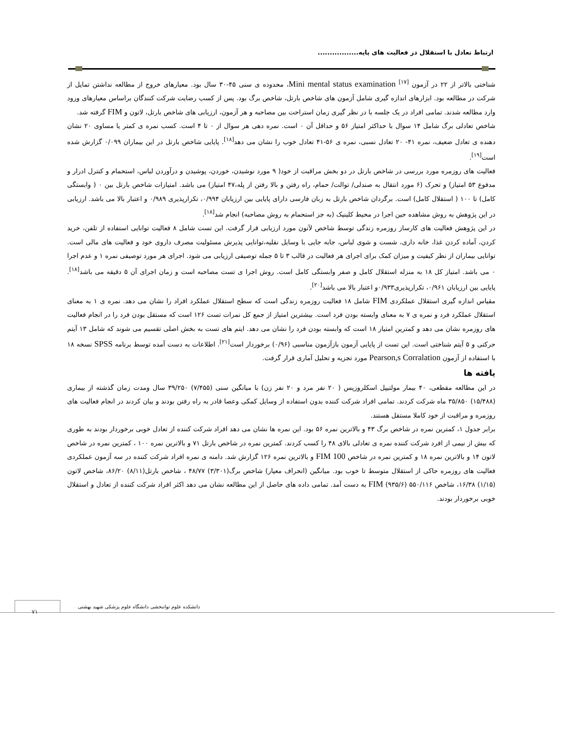ارتباط تعادل با استقلال در فعالیت های پایه.................
شناختی بالاتر از ۲۲ در آزمون Mini mental status examination <sup>[۱۷]</sup>، محدوده ی سنی ۴۵-۳۰ سال بود. معیارهای خروج از مطالعه نداشتن تمایل از شرکت در مطالعه بود. ابزارهای اندازه گیری شامل آزمون های شاخص بارتل، شاخص برگ بود. پس از کسب رضایت شرکت کنندگان براساس معیارهای ورود وارد مطالعه شدند. تمامی افراد در یک جلسه با در نظر گیری زمان استراحت بین مصاحبه و هر آزمون، ارزیابی های شاخص بارتل، لاتون و FIM گرفته شد.
شاخص تعادلی برگ شامل ۱۴ سوال با حداکثر امتیاز ۵۶ و حداقل آن ۰ است. نمره دهی هر سوال از ۰ تا ۴ است. کسب نمره ی کمتر یا مساوی ۲۰ نشان دهنده ی تعادل ضعیف، نمره ۴۱- ۲۰ تعادل نسبی، نمره ی ۵۶-۴۱ تعادل خوب را نشان می دهد<sup>[۱۸]</sup>. پایایی شاخص بارتل در این بیماران ۰/۰۹۹ گزارش شده است<sup>[۱۹]</sup>.
فعالیت های روزمره مورد بررسی در شاخص بارتل در دو بخش مراقبت از خود( ۹ مورد نوشیدن، خوردن، پوشیدن و درآوردن لباس، استحمام و کنترل ادرار و مدفوع ۵۳ امتیاز) و تحرک (۶ مورد انتقال به صندلی/ توالت/ حمام، راه رفتن و بالا رفتن از پله،۴۷ امتیاز) می باشد. امتیازات شاخص بارتل بین ۰ ( وابستگی کامل) تا ۱۰۰ ( استقلال کامل) است. برگردان شاخص بارتل به زبان فارسی دارای پایایی بین ارزیابان ۰/۹۹۴، تکرارپذیری ۰/۹۸۹ و اعتبار بالا می باشد. ارزیابی در این پژوهش به روش مشاهده حین اجرا در محیط کلینیک (به جز استحمام به روش مصاحبه) انجام شد<sup>[۱۸]</sup>.
در این پژوهش فعالیت های کارساز روزمره زندگی توسط شاخص لآتون مورد ارزیابی قرار گرفت. این تست شامل ۸ فعالیت توانایی استفاده از تلفن، خرید کردن، آماده کردن غذا، خانه داری، شست و شوی لباس، جابه جایی با وسایل نقلیه،توانایی پذیرش مسئولیت مصرف داروی خود و فعالیت های مالی است. توانایی بیماران از نظر کیفیت و میزان کمک برای اجرای هر فعالیت در قالب ۳ تا ۵ جمله توصیفی ارزیابی می شود. اجرای هر مورد توصیفی نمره ۱ و عدم اجرا ۰ می باشد. امتیاز کل ۱۸ به منزله استقلال کامل و صفر وابستگی کامل است. روش اجرا ی تست مصاحبه است و زمان اجرای آن ۵ دقیقه می باشد<sup>[۱۸]</sup>. پایایی بین ارزیابان ۰/۹۶۱، تکرارپذیری۰/۹۳۳و اعتبار بالا می باشد<sup>[۲۰]</sup>.
مقیاس اندازه گیری استقلال عملکردی FIM شامل ۱۸ فعالیت روزمره زندگی است که سطح استقلال عملکرد افراد را نشان می دهد. نمره ی ۱ به معنای استقلال عملکرد فرد و نمره ی ۷ به معنای وابسته بودن فرد است. بیشترین امتیاز از جمع کل نمرات تست ۱۲۶ است که مستقل بودن فرد را در انجام فعالیت های روزمره نشان می دهد و کمترین امتیاز ۱۸ است که وابسته بودن فرد را نشان می دهد. ایتم های تست به بخش اصلی تقسیم می شوند که شامل ۱۳ آیتم حرکتی و ۵ آیتم شناختی است. این تست از پایایی آزمون بازآزمون مناسبی (۰/۹۶) برخوردار است<sup>[۲۱]</sup>. اطلاعات به دست آمده توسط برنامه SPSS نسخه ۱۸ با استفاده از آزمون Pearson,s Corralation مورد تجزیه و تحلیل آماری قرار گرفت.
یافته ها
در این مطالعه مقطعی، ۴۰ بیمار مولتیپل اسکلروزیس ( ۲۰ نفر مرد و ۲۰ نفر زن) با میانگین سنی (۷/۴۵۵) ۳۹/۲۵۰ سال ومدت زمان گذشته از بیماری (۱۵/۴۸۸) ۳۵/۸۵۰ ماه شرکت کردند. تمامی افراد شرکت کننده بدون استفاده از وسایل کمکی وعصا قادر به راه رفتن بودند و بیان کردند در انجام فعالیت های روزمره و مراقبت از خود کاملا مستقل هستند.
برابر جدول ۱، کمترین نمره در شاخص برگ ۴۳ و بالاترین نمره ۵۶ بود. این نمره ها نشان می دهد افراد شرکت کننده از تعادل خوبی برخوردار بودند به طوری که بیش از نیمی از افرد شرکت کننده نمره ی تعادلی بالای ۴۸ را کسب کردند. کمترین نمره در شاخص بارتل ۷۱ و بالاترین نمره ۱۰۰ ، کمترین نمره در شاخص لاتون ۱۴ و بالاترین نمره ۱۸ و کمترین نمره در شاخص FIM 100 و بالاترین نمره ۱۲۶ گزارش شد. دامنه ی نمره افراد شرکت کننده در سه آزمون عملکردی فعالیت های روزمره حاکی از استقلال متوسط تا خوب بود. میانگین (انحراف معیار) شاخص برگ(۳/۳۰۱) ۴۸/۷۷ ، شاخص بارتل(۸/۱۱) ۸۶/۲۰، شاخص لاتون (۱/۱۵) ۱۶/۳۸، شاخص ۵۵۰/۱۱۶ (۹۳۵/۶) FIM به دست آمد. تمامی داده های حاصل از این مطالعه نشان می دهد اکثر افراد شرکت کننده از تعادل و استقلال خوبی برخوردار بودند.
دانشکده علوم توانبخشی دانشگاه علوم پزشکی شهید بهشتی
۷۱